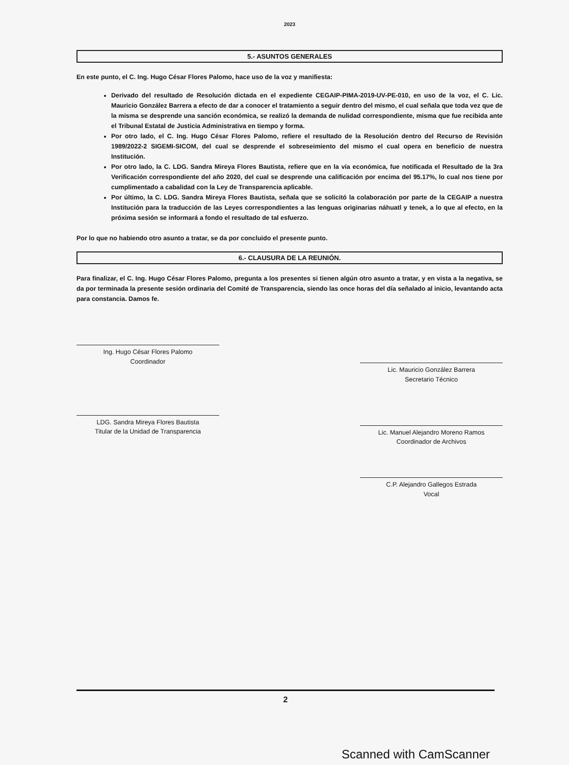2023
5.- ASUNTOS GENERALES
En este punto, el C. Ing. Hugo César Flores Palomo, hace uso de la voz y manifiesta:
Derivado del resultado de Resolución dictada en el expediente CEGAIP-PIMA-2019-UV-PE-010, en uso de la voz, el C. Lic. Mauricio González Barrera a efecto de dar a conocer el tratamiento a seguir dentro del mismo, el cual señala que toda vez que de la misma se desprende una sanción económica, se realizó la demanda de nulidad correspondiente, misma que fue recibida ante el Tribunal Estatal de Justicia Administrativa en tiempo y forma.
Por otro lado, el C. Ing. Hugo César Flores Palomo, refiere el resultado de la Resolución dentro del Recurso de Revisión 1989/2022-2 SIGEMI-SICOM, del cual se desprende el sobreseimiento del mismo el cual opera en beneficio de nuestra Institución.
Por otro lado, la C. LDG. Sandra Mireya Flores Bautista, refiere que en la vía económica, fue notificada el Resultado de la 3ra Verificación correspondiente del año 2020, del cual se desprende una calificación por encima del 95.17%, lo cual nos tiene por cumplimentado a cabalidad con la Ley de Transparencia aplicable.
Por último, la C. LDG. Sandra Mireya Flores Bautista, señala que se solicitó la colaboración por parte de la CEGAIP a nuestra Institución para la traducción de las Leyes correspondientes a las lenguas originarias náhuatl y tenek, a lo que al efecto, en la próxima sesión se informará a fondo el resultado de tal esfuerzo.
Por lo que no habiendo otro asunto a tratar, se da por concluido el presente punto.
6.- CLAUSURA DE LA REUNIÓN.
Para finalizar, el C. Ing. Hugo César Flores Palomo, pregunta a los presentes si tienen algún otro asunto a tratar, y en vista a la negativa, se da por terminada la presente sesión ordinaria del Comité de Transparencia, siendo las once horas del día señalado al inicio, levantando acta para constancia. Damos fe.
Ing. Hugo César Flores Palomo
Coordinador
LDG. Sandra Mireya Flores Bautista
Titular de la Unidad de Transparencia
Lic. Mauricio González Barrera
Secretario Técnico
Lic. Manuel Alejandro Moreno Ramos
Coordinador de Archivos
C.P. Alejandro Gallegos Estrada
Vocal
2
Scanned with CamScanner